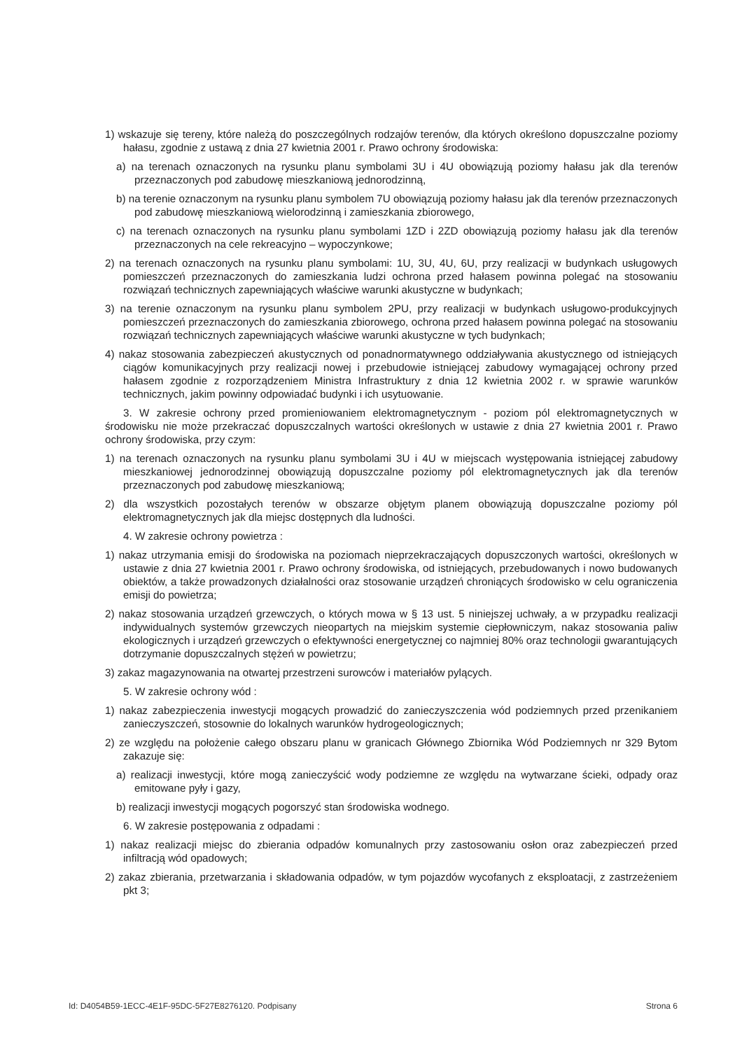1) wskazuje się tereny, które należą do poszczególnych rodzajów terenów, dla których określono dopuszczalne poziomy hałasu, zgodnie z ustawą z dnia 27 kwietnia 2001 r. Prawo ochrony środowiska:
a) na terenach oznaczonych na rysunku planu symbolami 3U i 4U obowiązują poziomy hałasu jak dla terenów przeznaczonych pod zabudowę mieszkaniową jednorodzinną,
b) na terenie oznaczonym na rysunku planu symbolem 7U obowiązują poziomy hałasu jak dla terenów przeznaczonych pod zabudowę mieszkaniową wielorodzinną i zamieszkania zbiorowego,
c) na terenach oznaczonych na rysunku planu symbolami 1ZD i 2ZD obowiązują poziomy hałasu jak dla terenów przeznaczonych na cele rekreacyjno – wypoczynkowe;
2) na terenach oznaczonych na rysunku planu symbolami: 1U, 3U, 4U, 6U, przy realizacji w budynkach usługowych pomieszczeń przeznaczonych do zamieszkania ludzi ochrona przed hałasem powinna polegać na stosowaniu rozwiązań technicznych zapewniających właściwe warunki akustyczne w budynkach;
3) na terenie oznaczonym na rysunku planu symbolem 2PU, przy realizacji w budynkach usługowo-produkcyjnych pomieszczeń przeznaczonych do zamieszkania zbiorowego, ochrona przed hałasem powinna polegać na stosowaniu rozwiązań technicznych zapewniających właściwe warunki akustyczne w tych budynkach;
4) nakaz stosowania zabezpieczeń akustycznych od ponadnormatywnego oddziaływania akustycznego od istniejących ciągów komunikacyjnych przy realizacji nowej i przebudowie istniejącej zabudowy wymagającej ochrony przed hałasem zgodnie z rozporządzeniem Ministra Infrastruktury z dnia 12 kwietnia 2002 r. w sprawie warunków technicznych, jakim powinny odpowiadać budynki i ich usytuowanie.
3. W zakresie ochrony przed promieniowaniem elektromagnetycznym - poziom pól elektromagnetycznych w środowisku nie może przekraczać dopuszczalnych wartości określonych w ustawie z dnia 27 kwietnia 2001 r. Prawo ochrony środowiska, przy czym:
1) na terenach oznaczonych na rysunku planu symbolami 3U i 4U w miejscach występowania istniejącej zabudowy mieszkaniowej jednorodzinnej obowiązują dopuszczalne poziomy pól elektromagnetycznych jak dla terenów przeznaczonych pod zabudowę mieszkaniową;
2) dla wszystkich pozostałych terenów w obszarze objętym planem obowiązują dopuszczalne poziomy pól elektromagnetycznych jak dla miejsc dostępnych dla ludności.
4. W zakresie ochrony powietrza :
1) nakaz utrzymania emisji do środowiska na poziomach nieprzekraczających dopuszczonych wartości, określonych w ustawie z dnia 27 kwietnia 2001 r. Prawo ochrony środowiska, od istniejących, przebudowanych i nowo budowanych obiektów, a także prowadzonych działalności oraz stosowanie urządzeń chroniących środowisko w celu ograniczenia emisji do powietrza;
2) nakaz stosowania urządzeń grzewczych, o których mowa w § 13 ust. 5 niniejszej uchwały, a w przypadku realizacji indywidualnych systemów grzewczych nieopartych na miejskim systemie ciepłowniczym, nakaz stosowania paliw ekologicznych i urządzeń grzewczych o efektywności energetycznej co najmniej 80% oraz technologii gwarantujących dotrzymanie dopuszczalnych stężeń w powietrzu;
3) zakaz magazynowania na otwartej przestrzeni surowców i materiałów pylących.
5. W zakresie ochrony wód :
1) nakaz zabezpieczenia inwestycji mogących prowadzić do zanieczyszczenia wód podziemnych przed przenikaniem zanieczyszczeń, stosownie do lokalnych warunków hydrogeologicznych;
2) ze względu na położenie całego obszaru planu w granicach Głównego Zbiornika Wód Podziemnych nr 329 Bytom zakazuje się:
a) realizacji inwestycji, które mogą zanieczyścić wody podziemne ze względu na wytwarzane ścieki, odpady oraz emitowane pyły i gazy,
b) realizacji inwestycji mogących pogorszyć stan środowiska wodnego.
6. W zakresie postępowania z odpadami :
1) nakaz realizacji miejsc do zbierania odpadów komunalnych przy zastosowaniu osłon oraz zabezpieczeń przed infiltracją wód opadowych;
2) zakaz zbierania, przetwarzania i składowania odpadów, w tym pojazdów wycofanych z eksploatacji, z zastrzeżeniem pkt 3;
Id: D4054B59-1ECC-4E1F-95DC-5F27E8276120. Podpisany Strona 6